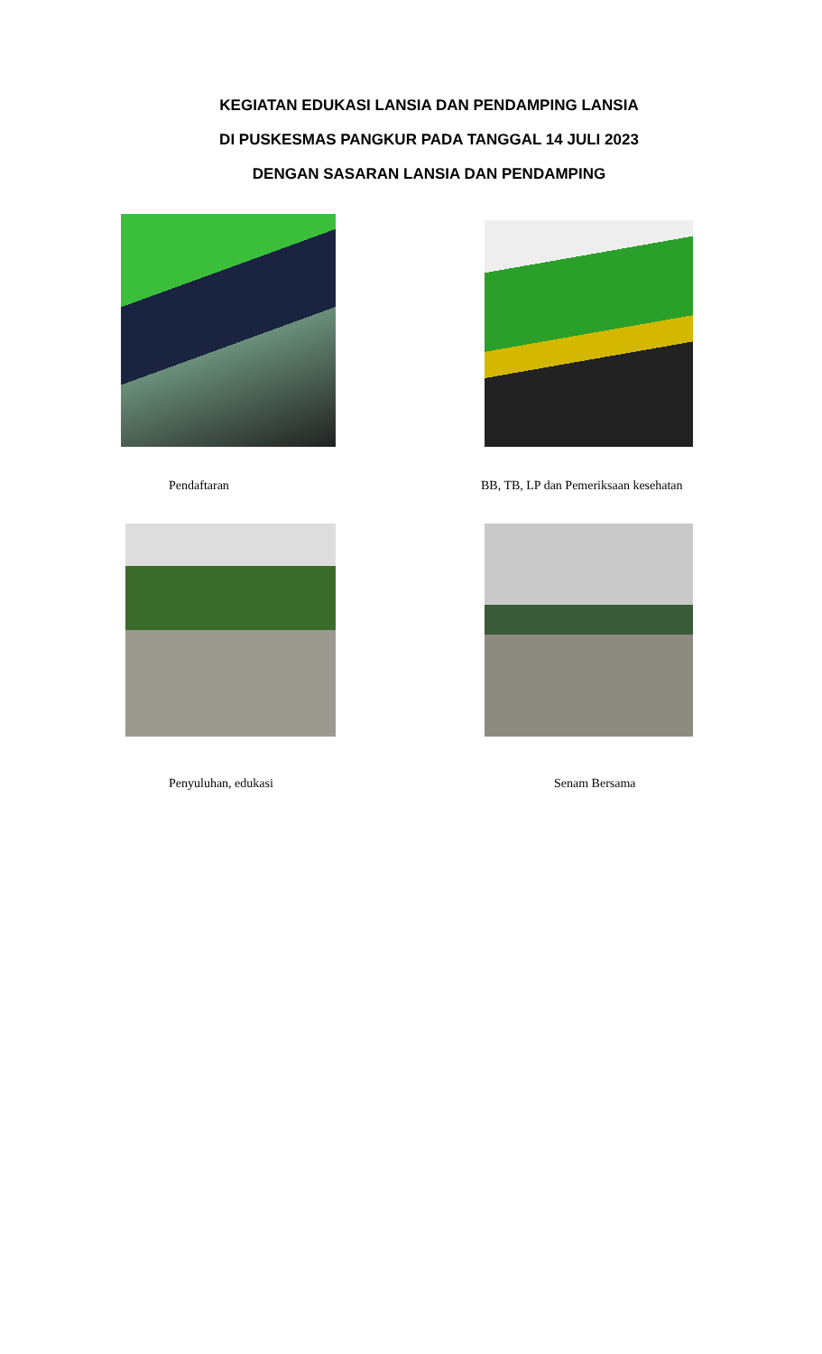KEGIATAN EDUKASI LANSIA DAN PENDAMPING LANSIA
DI PUSKESMAS PANGKUR PADA TANGGAL 14 JULI 2023
DENGAN SASARAN LANSIA DAN PENDAMPING
Pendaftaran
BB, TB, LP dan Pemeriksaan kesehatan
Penyuluhan, edukasi Senam Bersama